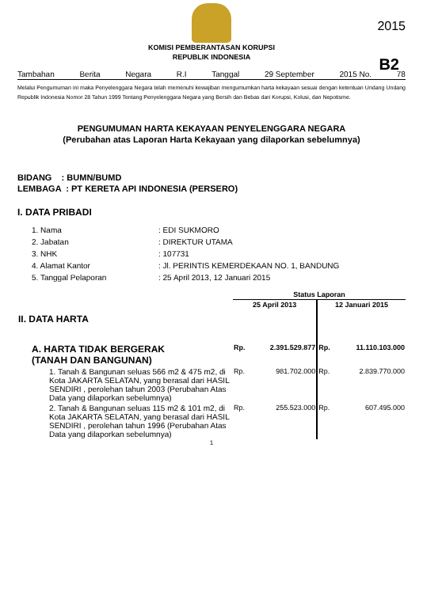2015
KOMISI PEMBERANTASAN KORUPSI
REPUBLIK INDONESIA
B2
Tambahan Berita Negara R.I Tanggal 29 September 2015 No. 78
Melalui Pengumuman ini maka Penyelenggara Negara telah memenuhi kewajiban mengumumkan harta kekayaan sesuai dengan ketentuan Undang Undang Republik Indonesia Nomor 28 Tahun 1999 Tentang Penyelenggara Negara yang Bersih dan Bebas dari Korupsi, Kolusi, dan Nepotisme.
PENGUMUMAN HARTA KEKAYAAN PENYELENGGARA NEGARA
(Perubahan atas Laporan Harta Kekayaan yang dilaporkan sebelumnya)
BIDANG : BUMN/BUMD
LEMBAGA : PT KERETA API INDONESIA (PERSERO)
I. DATA PRIBADI
| 1. Nama | : EDI SUKMORO |
| 2. Jabatan | : DIREKTUR UTAMA |
| 3. NHK | : 107731 |
| 4. Alamat Kantor | : Jl. PERINTIS KEMERDEKAAN NO. 1, BANDUNG |
| 5. Tanggal Pelaporan | : 25 April 2013, 12 Januari 2015 |
| | Status Laporan | | | |
| II. DATA HARTA | 25 April 2013 | | 12 Januari 2015 | |
| A. HARTA TIDAK BERGERAK (TANAH DAN BANGUNAN) | Rp. | 2.391.529.877 | Rp. | 11.110.103.000 |
| 1. Tanah & Bangunan seluas 566 m2 & 475 m2, di Kota JAKARTA SELATAN, yang berasal dari HASIL SENDIRI , perolehan tahun 2003 (Perubahan Atas Data yang dilaporkan sebelumnya) | Rp. | 981.702.000 | Rp. | 2.839.770.000 |
| 2. Tanah & Bangunan seluas 115 m2 & 101 m2, di Kota JAKARTA SELATAN, yang berasal dari HASIL SENDIRI , perolehan tahun 1996 (Perubahan Atas Data yang dilaporkan sebelumnya) | Rp. | 255.523.000 | Rp. | 607.495.000 |
1